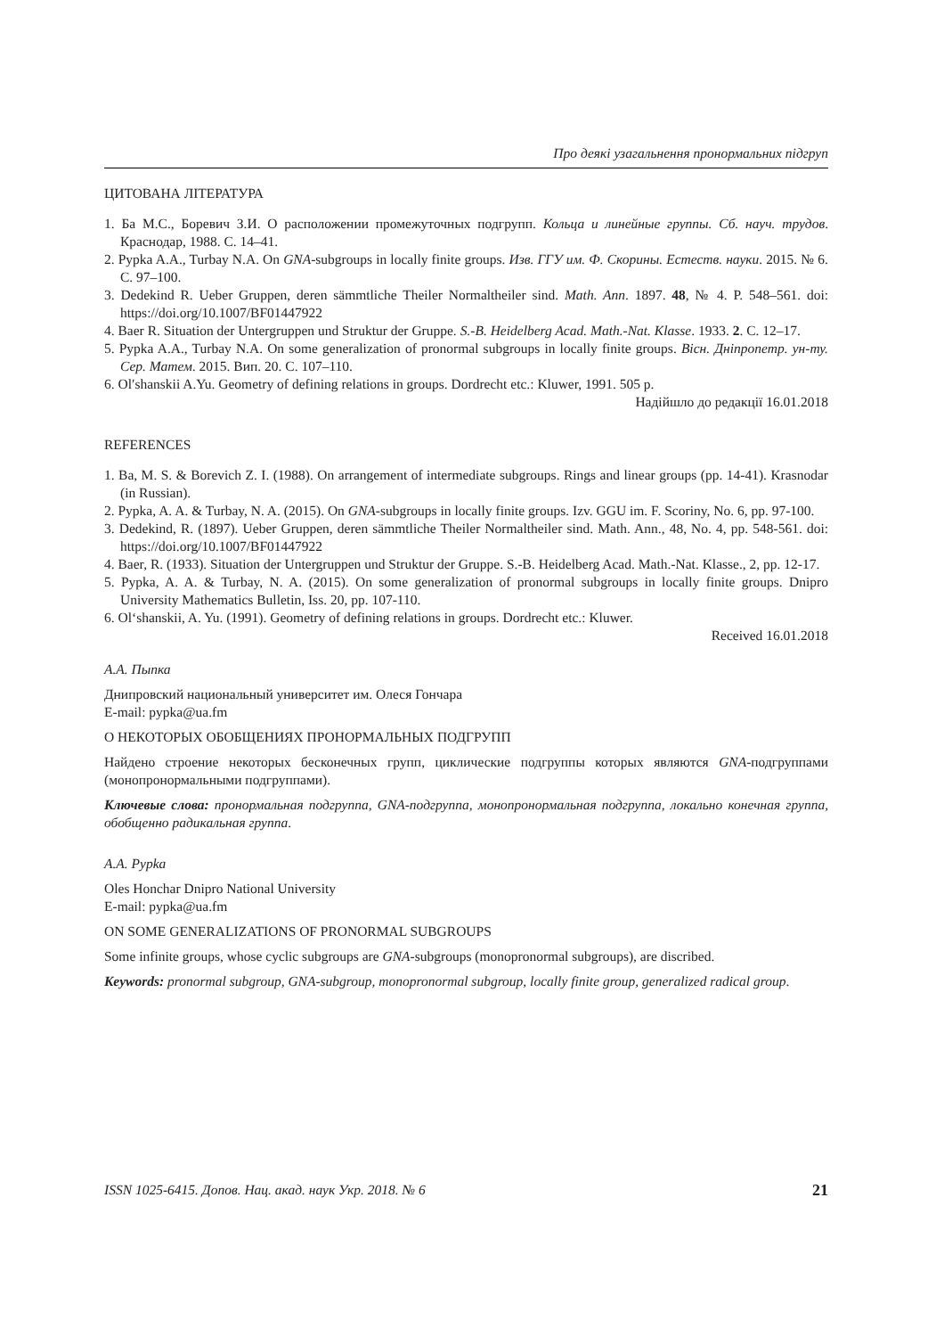Про деякі узагальнення пронормальних підгруп
ЦИТОВАНА ЛІТЕРАТУРА
1. Ба М.С., Боревич З.И. О расположении промежуточных подгрупп. Кольца и линейные группы. Сб. науч. трудов. Краснодар, 1988. С. 14–41.
2. Pypka A.A., Turbay N.A. On GNA-subgroups in locally finite groups. Изв. ГГУ им. Ф. Скорины. Естеств. науки. 2015. № 6. С. 97–100.
3. Dedekind R. Ueber Gruppen, deren sämmtliche Theiler Normaltheiler sind. Math. Ann. 1897. 48, № 4. P. 548–561. doi: https://doi.org/10.1007/BF01447922
4. Baer R. Situation der Untergruppen und Struktur der Gruppe. S.-B. Heidelberg Acad. Math.-Nat. Klasse. 1933. 2. С. 12–17.
5. Pypka A.A., Turbay N.A. On some generalization of pronormal subgroups in locally finite groups. Вісн. Дніпропетр. ун-ту. Сер. Матем. 2015. Вип. 20. С. 107–110.
6. Ol′shanskii A.Yu. Geometry of defining relations in groups. Dordrecht etc.: Kluwer, 1991. 505 p.
Надійшло до редакції 16.01.2018
REFERENCES
1. Ba, M. S. & Borevich Z. I. (1988). On arrangement of intermediate subgroups. Rings and linear groups (pp. 14-41). Krasnodar (in Russian).
2. Pypka, A. A. & Turbay, N. A. (2015). On GNA-subgroups in locally finite groups. Izv. GGU im. F. Scoriny, No. 6, pp. 97-100.
3. Dedekind, R. (1897). Ueber Gruppen, deren sämmtliche Theiler Normaltheiler sind. Math. Ann., 48, No. 4, pp. 548-561. doi: https://doi.org/10.1007/BF01447922
4. Baer, R. (1933). Situation der Untergruppen und Struktur der Gruppe. S.-B. Heidelberg Acad. Math.-Nat. Klasse., 2, pp. 12-17.
5. Pypka, A. A. & Turbay, N. A. (2015). On some generalization of pronormal subgroups in locally finite groups. Dnipro University Mathematics Bulletin, Iss. 20, pp. 107-110.
6. Ol‘shanskii, A. Yu. (1991). Geometry of defining relations in groups. Dordrecht etc.: Kluwer.
Received 16.01.2018
А.А. Пыпка
Днипровский национальный университет им. Олеся Гончара
E-mail: pypka@ua.fm
О НЕКОТОРЫХ ОБОБЩЕНИЯХ ПРОНОРМАЛЬНЫХ ПОДГРУПП
Найдено строение некоторых бесконечных групп, циклические подгруппы которых являются GNA-подгруппами (монопронормальными подгруппами).
Ключевые слова: пронормальная подгруппа, GNA-подгруппа, монопронормальная подгруппа, локально конечная группа, обобщенно радикальная группа.
A.A. Pypka
Oles Honchar Dnipro National University
E-mail: pypka@ua.fm
ON SOME GENERALIZATIONS OF PRONORMAL SUBGROUPS
Some infinite groups, whose cyclic subgroups are GNA-subgroups (monopronormal subgroups), are discribed.
Keywords: pronormal subgroup, GNA-subgroup, monopronormal subgroup, locally finite group, generalized radical group.
ISSN 1025-6415. Допов. Нац. акад. наук Укр. 2018. № 6 21